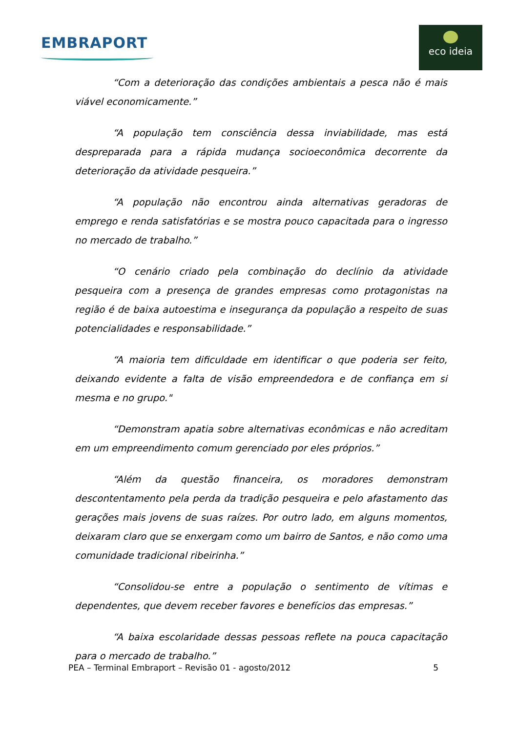EMBRAPORT
eco ideia
“Com a deterioração das condições ambientais a pesca não é mais viável economicamente.”
“A população tem consciência dessa inviabilidade, mas está despreparada para a rápida mudança socioeconômica decorrente da deterioração da atividade pesqueira.”
“A população não encontrou ainda alternativas geradoras de emprego e renda satisfatórias e se mostra pouco capacitada para o ingresso no mercado de trabalho.”
“O cenário criado pela combinação do declínio da atividade pesqueira com a presença de grandes empresas como protagonistas na região é de baixa autoestima e insegurança da população a respeito de suas potencialidades e responsabilidade.”
“A maioria tem dificuldade em identificar o que poderia ser feito, deixando evidente a falta de visão empreendedora e de confiança em si mesma e no grupo."
“Demonstram apatia sobre alternativas econômicas e não acreditam em um empreendimento comum gerenciado por eles próprios.”
“Além da questão financeira, os moradores demonstram descontentamento pela perda da tradição pesqueira e pelo afastamento das gerações mais jovens de suas raízes. Por outro lado, em alguns momentos, deixaram claro que se enxergam como um bairro de Santos, e não como uma comunidade tradicional ribeirinha.”
“Consolidou-se entre a população o sentimento de vítimas e dependentes, que devem receber favores e benefícios das empresas.”
“A baixa escolaridade dessas pessoas reflete na pouca capacitação para o mercado de trabalho.”
PEA – Terminal Embraport – Revisão 01 - agosto/2012 5